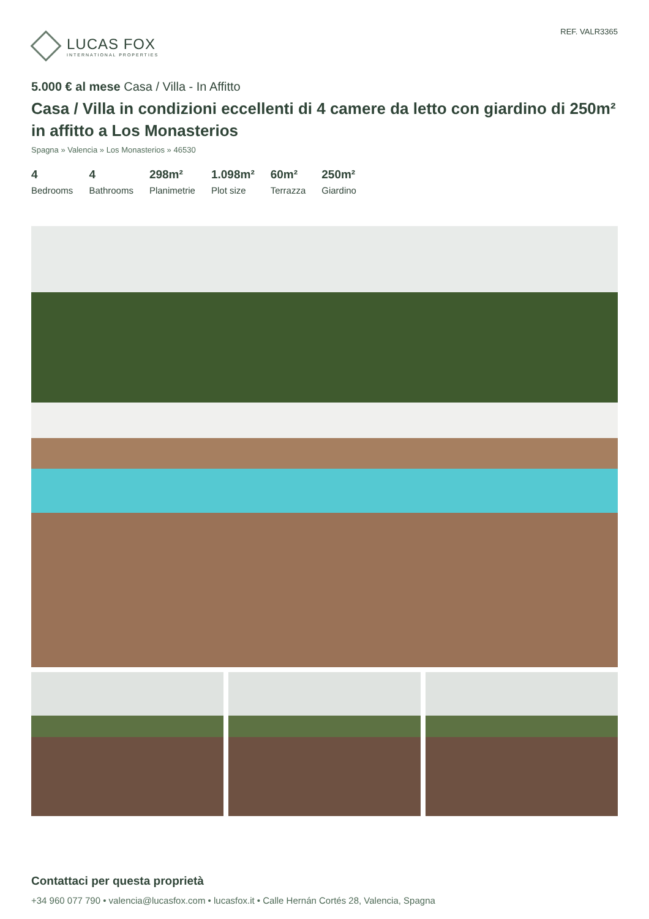LUCAS FOX
INTERNATIONAL PROPERTIES
REF. VALR3365
5.000 € al mese Casa / Villa - In Affitto
Casa / Villa in condizioni eccellenti di 4 camere da letto con giardino di 250m² in affitto a Los Monasterios
Spagna » Valencia » Los Monasterios » 46530
4
Bedrooms
4
Bathrooms
298m²
Planimetrie
1.098m²
Plot size
60m²
Terrazza
250m²
Giardino
Contattaci per questa proprietà
+34 960 077 790 • valencia@lucasfox.com • lucasfox.it • Calle Hernán Cortés 28, Valencia, Spagna